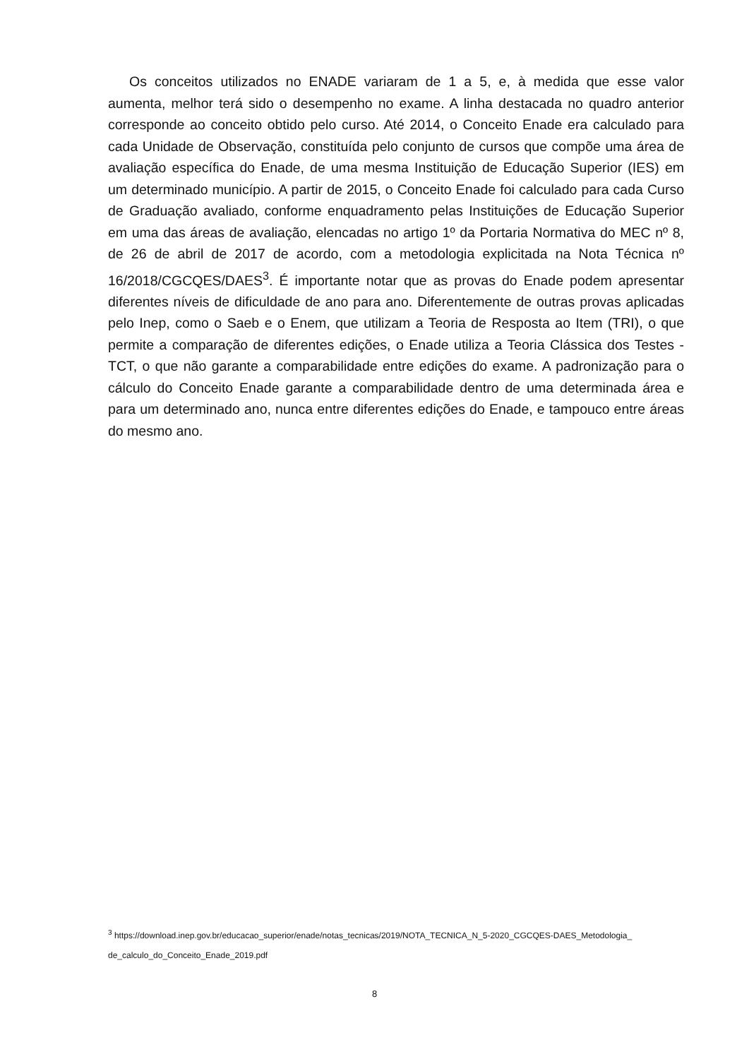Os conceitos utilizados no ENADE variaram de 1 a 5, e, à medida que esse valor aumenta, melhor terá sido o desempenho no exame. A linha destacada no quadro anterior corresponde ao conceito obtido pelo curso. Até 2014, o Conceito Enade era calculado para cada Unidade de Observação, constituída pelo conjunto de cursos que compõe uma área de avaliação específica do Enade, de uma mesma Instituição de Educação Superior (IES) em um determinado município. A partir de 2015, o Conceito Enade foi calculado para cada Curso de Graduação avaliado, conforme enquadramento pelas Instituições de Educação Superior em uma das áreas de avaliação, elencadas no artigo 1º da Portaria Normativa do MEC nº 8, de 26 de abril de 2017 de acordo, com a metodologia explicitada na Nota Técnica nº 16/2018/CGCQES/DAES<sup>3</sup>. É importante notar que as provas do Enade podem apresentar diferentes níveis de dificuldade de ano para ano. Diferentemente de outras provas aplicadas pelo Inep, como o Saeb e o Enem, que utilizam a Teoria de Resposta ao Item (TRI), o que permite a comparação de diferentes edições, o Enade utiliza a Teoria Clássica dos Testes - TCT, o que não garante a comparabilidade entre edições do exame. A padronização para o cálculo do Conceito Enade garante a comparabilidade dentro de uma determinada área e para um determinado ano, nunca entre diferentes edições do Enade, e tampouco entre áreas do mesmo ano.
<sup>3</sup> https://download.inep.gov.br/educacao_superior/enade/notas_tecnicas/2019/NOTA_TECNICA_N_5-2020_CGCQES-DAES_Metodologia_
de_calculo_do_Conceito_Enade_2019.pdf
8